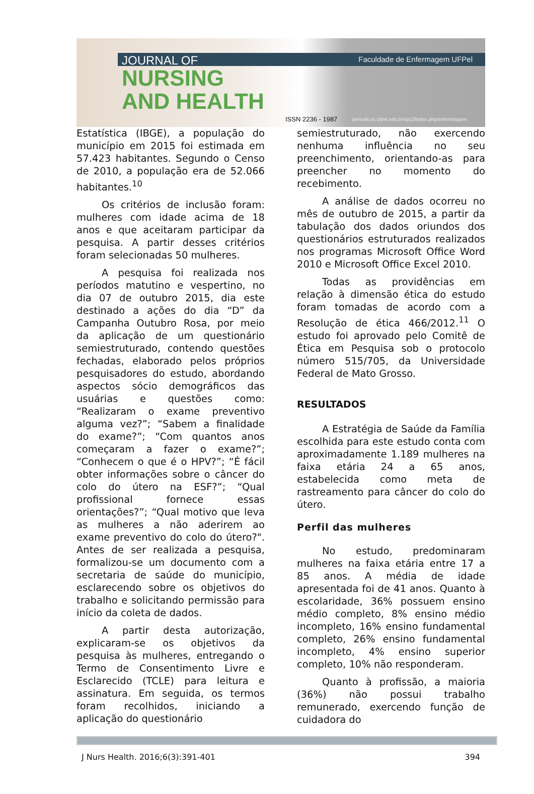Faculdade de Enfermagem UFPel JOURNAL OF
NURSING
AND HEALTH
ISSN 2236 - 1987
periodicos.ufpel.edu.br/ojs2/index.php/enfermagem
Estatística (IBGE), a população do município em 2015 foi estimada em 57.423 habitantes. Segundo o Censo de 2010, a população era de 52.066 habitantes.<sup>10</sup>
Os critérios de inclusão foram: mulheres com idade acima de 18 anos e que aceitaram participar da pesquisa. A partir desses critérios foram selecionadas 50 mulheres.
A pesquisa foi realizada nos períodos matutino e vespertino, no dia 07 de outubro 2015, dia este destinado a ações do dia “D” da Campanha Outubro Rosa, por meio da aplicação de um questionário semiestruturado, contendo questões fechadas, elaborado pelos próprios pesquisadores do estudo, abordando aspectos sócio demográficos das usuárias e questões como: “Realizaram o exame preventivo alguma vez?”; “Sabem a finalidade do exame?”; “Com quantos anos começaram a fazer o exame?”; “Conhecem o que é o HPV?”; “É fácil obter informações sobre o câncer do colo do útero na ESF?”; “Qual profissional fornece essas orientações?”; “Qual motivo que leva as mulheres a não aderirem ao exame preventivo do colo do útero?". Antes de ser realizada a pesquisa, formalizou-se um documento com a secretaria de saúde do município, esclarecendo sobre os objetivos do trabalho e solicitando permissão para início da coleta de dados.
A partir desta autorização, explicaram-se os objetivos da pesquisa às mulheres, entregando o Termo de Consentimento Livre e Esclarecido (TCLE) para leitura e assinatura. Em seguida, os termos foram recolhidos, iniciando a aplicação do questionário
semiestruturado, não exercendo nenhuma influência no seu preenchimento, orientando-as para preencher no momento do recebimento.
A análise de dados ocorreu no mês de outubro de 2015, a partir da tabulação dos dados oriundos dos questionários estruturados realizados nos programas Microsoft Office Word 2010 e Microsoft Office Excel 2010.
Todas as providências em relação à dimensão ética do estudo foram tomadas de acordo com a Resolução de ética 466/2012.<sup>11</sup> O estudo foi aprovado pelo Comitê de Ética em Pesquisa sob o protocolo número 515/705, da Universidade Federal de Mato Grosso.
RESULTADOS
A Estratégia de Saúde da Família escolhida para este estudo conta com aproximadamente 1.189 mulheres na faixa etária 24 a 65 anos, estabelecida como meta de rastreamento para câncer do colo do útero.
Perfil das mulheres
No estudo, predominaram mulheres na faixa etária entre 17 a 85 anos. A média de idade apresentada foi de 41 anos. Quanto à escolaridade, 36% possuem ensino médio completo, 8% ensino médio incompleto, 16% ensino fundamental completo, 26% ensino fundamental incompleto, 4% ensino superior completo, 10% não responderam.
Quanto à profissão, a maioria (36%) não possui trabalho remunerado, exercendo função de cuidadora do
J Nurs Health. 2016;6(3):391-401 394